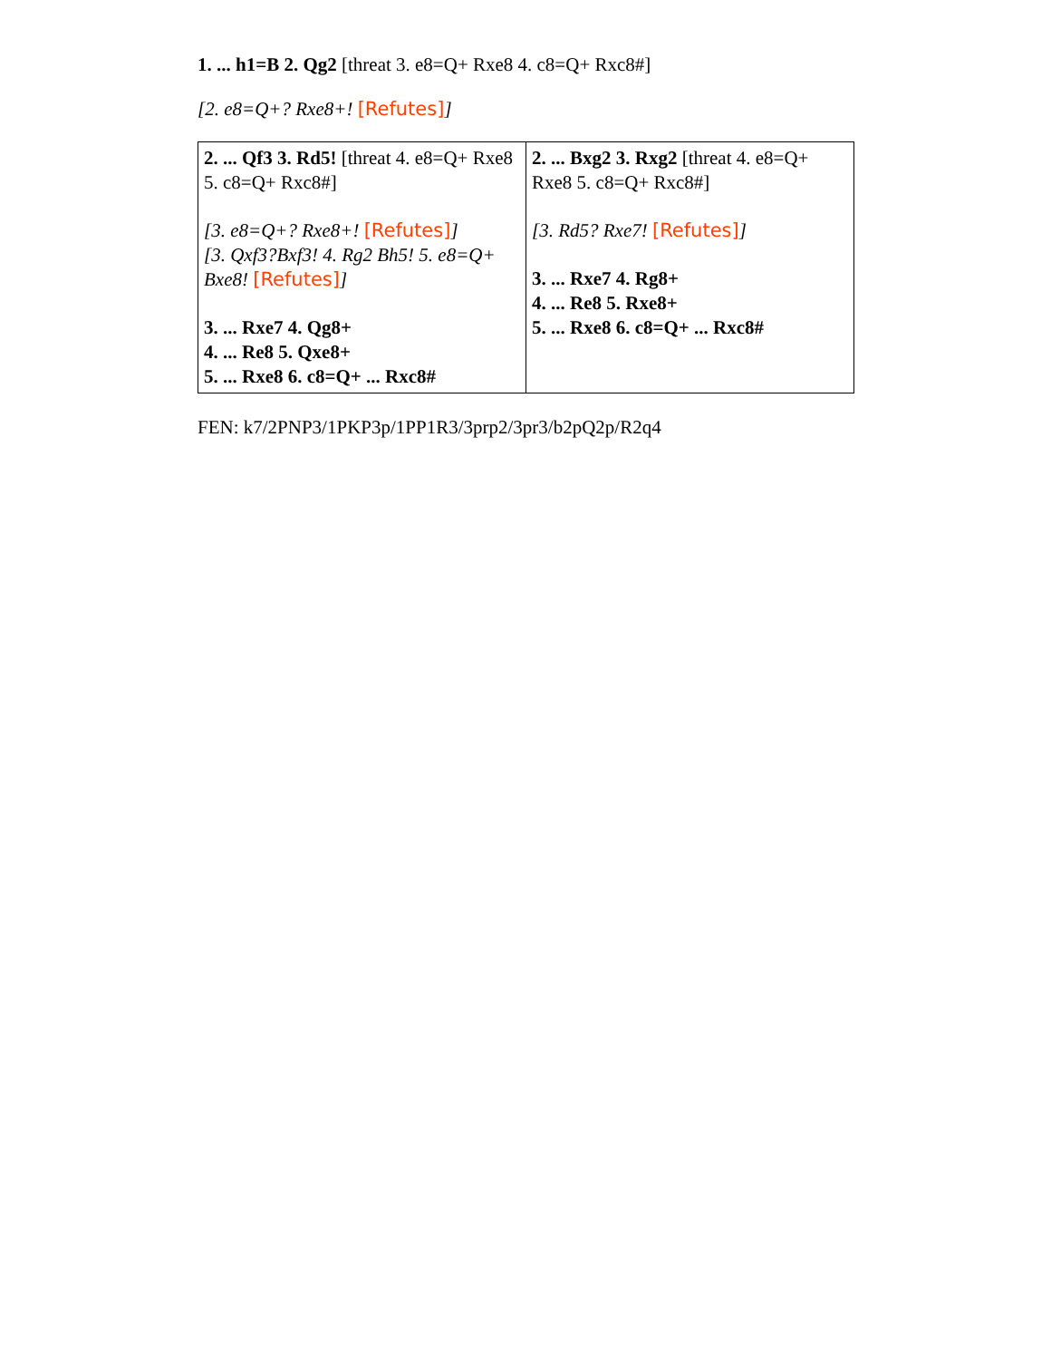1. ... h1=B 2. Qg2 [threat 3. e8=Q+ Rxe8 4. c8=Q+ Rxc8#]
[2. e8=Q+? Rxe8+! [Refutes]]
| 2. ... Qf3 3. Rd5! [threat 4. e8=Q+ Rxe8 5. c8=Q+ Rxc8#] [3. e8=Q+? Rxe8+! [Refutes] ] [3. Qxf3?Bxf3! 4. Rg2 Bh5! 5. e8=Q+ Bxe8! [Refutes] ] 3. ... Rxe7 4. Qg8+ 4. ... Re8 5. Qxe8+ 5. ... Rxe8 6. c8=Q+ ... Rxc8# | 2. ... Bxg2 3. Rxg2 [threat 4. e8=Q+ Rxe8 5. c8=Q+ Rxc8#] [3. Rd5? Rxe7! [Refutes] ] 3. ... Rxe7 4. Rg8+ 4. ... Re8 5. Rxe8+ 5. ... Rxe8 6. c8=Q+ ... Rxc8# |
FEN: k7/2PNP3/1PKP3p/1PP1R3/3prp2/3pr3/b2pQ2p/R2q4